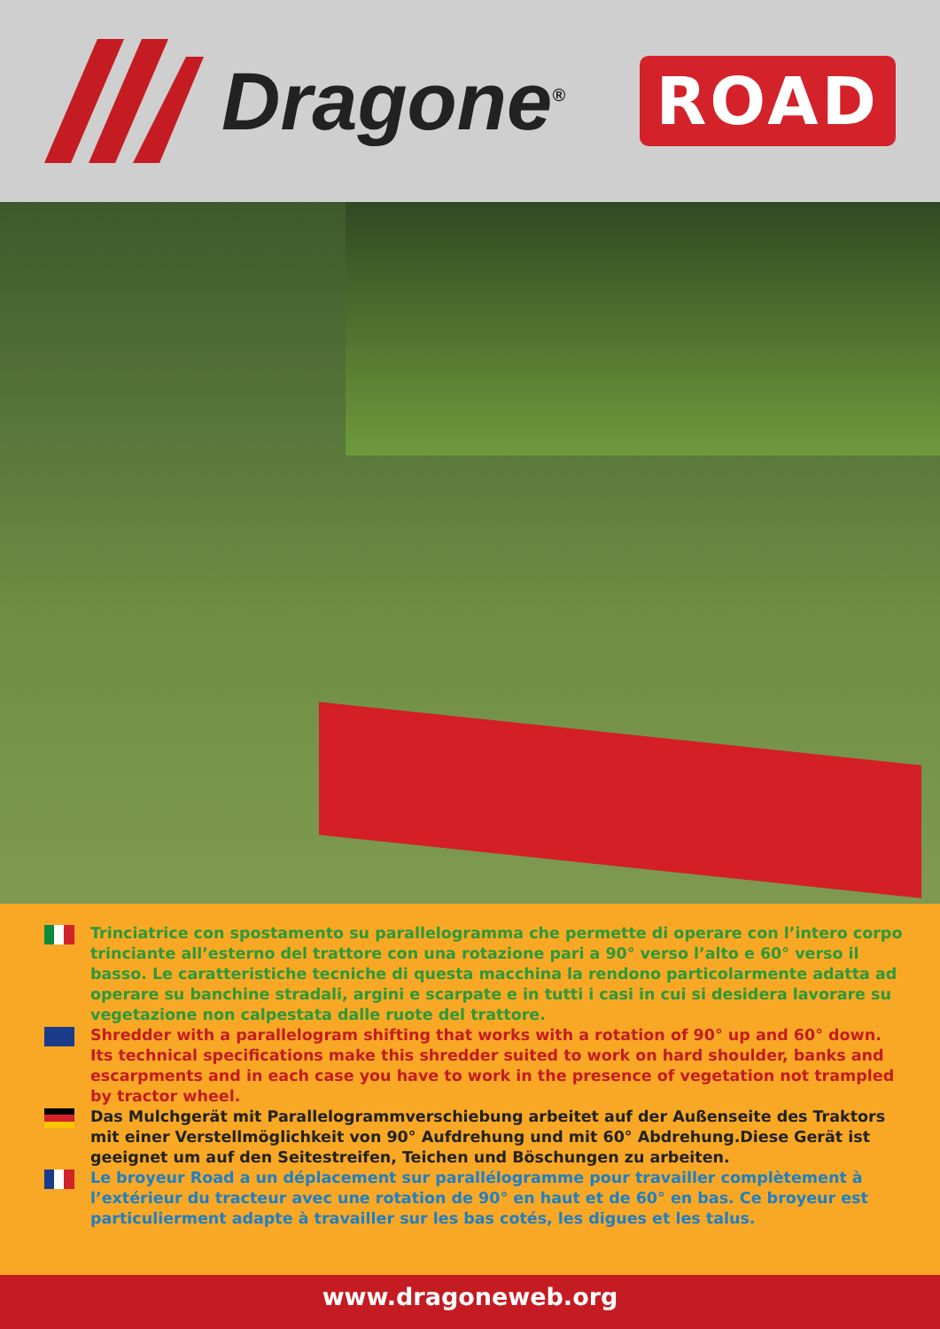Dragone<sup>®</sup> ROAD
Trinciatrice con spostamento su parallelogramma che permette di operare con l’intero corpo trinciante all’esterno del trattore con una rotazione pari a 90° verso l’alto e 60° verso il basso. Le caratteristiche tecniche di questa macchina la rendono particolarmente adatta ad operare su banchine stradali, argini e scarpate e in tutti i casi in cui si desidera lavorare su vegetazione non calpestata dalle ruote del trattore.
Shredder with a parallelogram shifting that works with a rotation of 90° up and 60° down. Its technical specifications make this shredder suited to work on hard shoulder, banks and escar­pments and in each case you have to work in the presence of vegetation not trampled by tractor wheel.
Das Mulchgerät mit Parallelogrammverschiebung arbeitet auf der Außenseite des Traktors mit einer Verstellmöglichkeit von 90° Aufdrehung und mit 60° Abdrehung.Diese Gerät ist geei­gnet um auf den Seitestreifen, Teichen und Böschungen zu arbeiten.
Le broyeur Road a un déplacement sur parallélogramme pour travailler complètement à l’ex­térieur du tracteur avec une rotation de 90° en haut et de 60° en bas. Ce broyeur est particu­lierment adapte à travailler sur les bas cotés, les digues et les talus.
www.dragoneweb.org